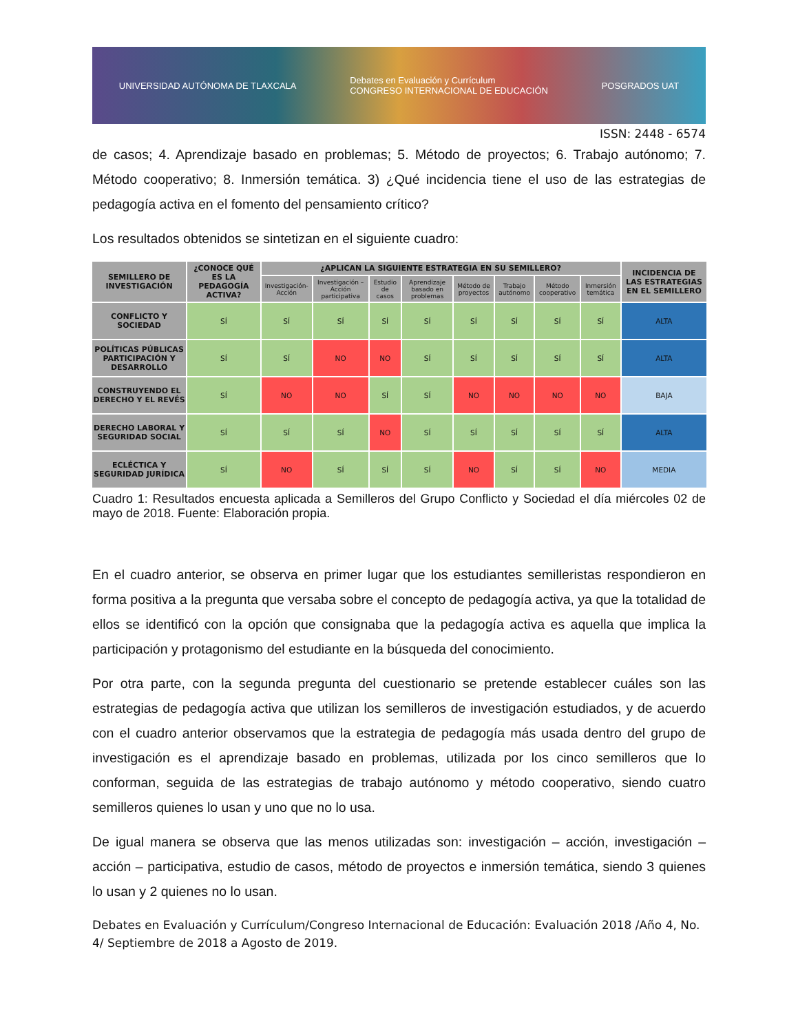UNIVERSIDAD AUTÓNOMA DE TLAXCALA Debates en Evaluación y Currículum
CONGRESO INTERNACIONAL DE EDUCACIÓN POSGRADOS UAT
ISSN: 2448 - 6574
de casos; 4. Aprendizaje basado en problemas; 5. Método de proyectos; 6. Trabajo autónomo; 7. Método cooperativo; 8. Inmersión temática. 3) ¿Qué incidencia tiene el uso de las estrategias de pedagogía activa en el fomento del pensamiento crítico?
Los resultados obtenidos se sintetizan en el siguiente cuadro:
| SEMILLERO DE INVESTIGACIÓN | ¿CONOCE QUÉ ES LA PEDAGOGÍA ACTIVA? | ¿APLICAN LA SIGUIENTE ESTRATEGIA EN SU SEMILLERO? | | | | | | | | INCIDENCIA DE LAS ESTRATEGIAS EN EL SEMILLERO |
| --- | --- | --- | --- | --- | --- | --- | --- | --- | --- | --- |
| | | Investigación-Acción | Investigación – Acción participativa | Estudio de casos | Aprendizaje basado en problemas | Método de proyectos | Trabajo autónomo | Método cooperativo | Inmersión temática | |
| CONFLICTO Y SOCIEDAD | SÍ | SÍ | SÍ | SÍ | SÍ | SÍ | SÍ | SÍ | SÍ | ALTA |
| POLÍTICAS PÚBLICAS PARTICIPACIÓN Y DESARROLLO | SÍ | SÍ | NO | NO | SÍ | SÍ | SÍ | SÍ | SÍ | ALTA |
| CONSTRUYENDO EL DERECHO Y EL REVÉS | SÍ | NO | NO | SÍ | SÍ | NO | NO | NO | NO | BAJA |
| DERECHO LABORAL Y SEGURIDAD SOCIAL | SÍ | SÍ | SÍ | NO | SÍ | SÍ | SÍ | SÍ | SÍ | ALTA |
| ECLÉCTICA Y SEGURIDAD JURÍDICA | SÍ | NO | SÍ | SÍ | SÍ | NO | SÍ | SÍ | NO | MEDIA |
Cuadro 1: Resultados encuesta aplicada a Semilleros del Grupo Conflicto y Sociedad el día miércoles 02 de mayo de 2018. Fuente: Elaboración propia.
En el cuadro anterior, se observa en primer lugar que los estudiantes semilleristas respondieron en forma positiva a la pregunta que versaba sobre el concepto de pedagogía activa, ya que la totalidad de ellos se identificó con la opción que consignaba que la pedagogía activa es aquella que implica la participación y protagonismo del estudiante en la búsqueda del conocimiento.
Por otra parte, con la segunda pregunta del cuestionario se pretende establecer cuáles son las estrategias de pedagogía activa que utilizan los semilleros de investigación estudiados, y de acuerdo con el cuadro anterior observamos que la estrategia de pedagogía más usada dentro del grupo de investigación es el aprendizaje basado en problemas, utilizada por los cinco semilleros que lo conforman, seguida de las estrategias de trabajo autónomo y método cooperativo, siendo cuatro semilleros quienes lo usan y uno que no lo usa.
De igual manera se observa que las menos utilizadas son: investigación – acción, investigación – acción – participativa, estudio de casos, método de proyectos e inmersión temática, siendo 3 quienes lo usan y 2 quienes no lo usan.
Debates en Evaluación y Currículum/Congreso Internacional de Educación: Evaluación 2018 /Año 4, No. 4/ Septiembre de 2018 a Agosto de 2019.